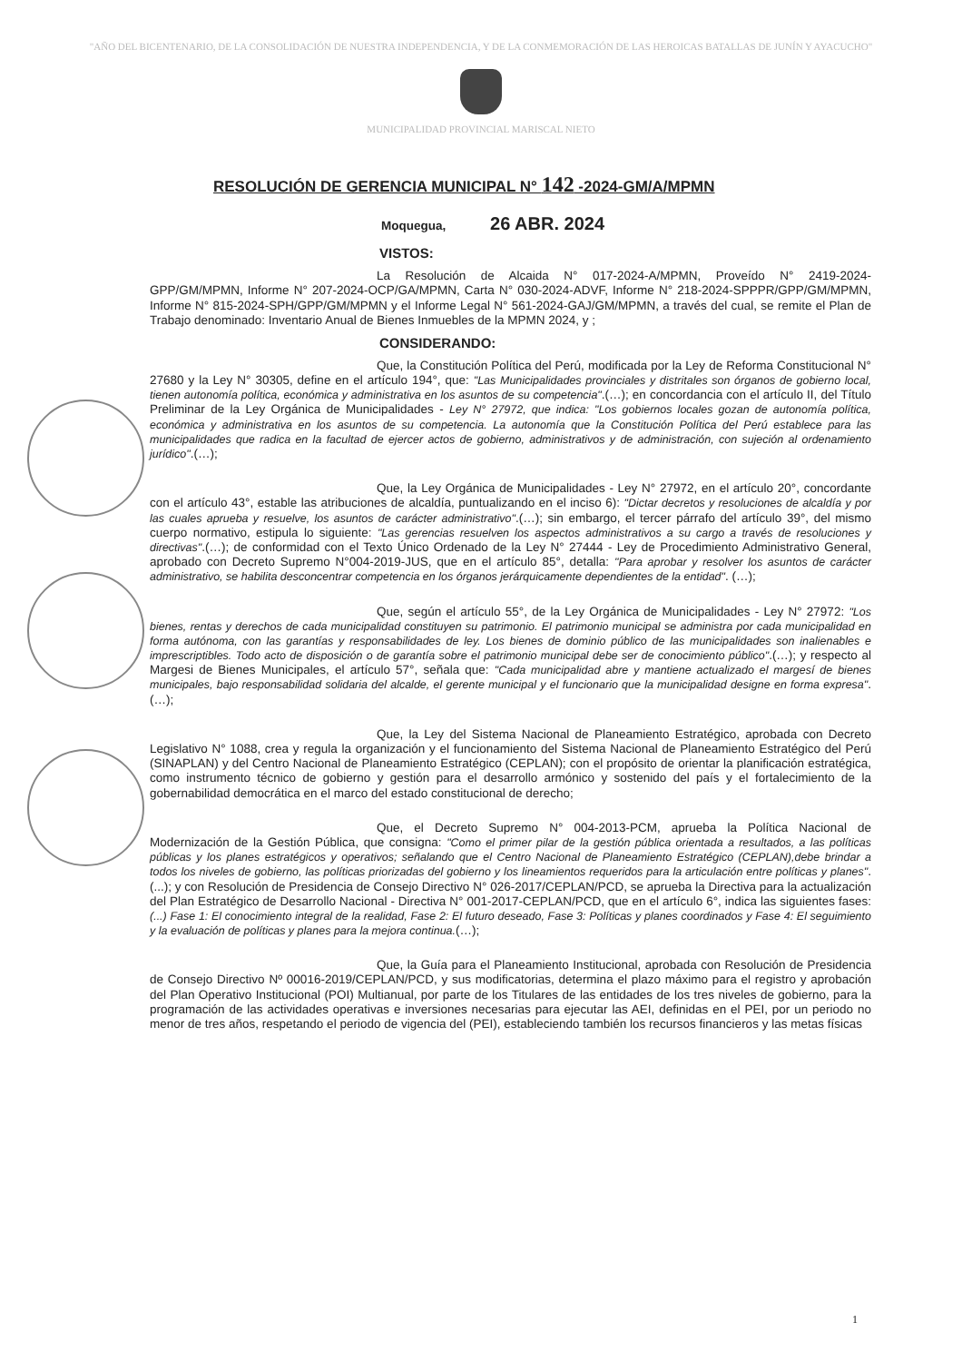"AÑO DEL BICENTENARIO, DE LA CONSOLIDACIÓN DE NUESTRA INDEPENDENCIA, Y DE LA CONMEMORACIÓN DE LAS HEROICAS BATALLAS DE JUNÍN Y AYACUCHO"
MUNICIPALIDAD PROVINCIAL MARISCAL NIETO
RESOLUCIÓN DE GERENCIA MUNICIPAL N° 142 -2024-GM/A/MPMN
Moquegua, 26 ABR. 2024
VISTOS:
La Resolución de Alcaida N° 017-2024-A/MPMN, Proveído N° 2419-2024-GPP/GM/MPMN, Informe N° 207-2024-OCP/GA/MPMN, Carta N° 030-2024-ADVF, Informe N° 218-2024-SPPPR/GPP/GM/MPMN, Informe N° 815-2024-SPH/GPP/GM/MPMN y el Informe Legal N° 561-2024-GAJ/GM/MPMN, a través del cual, se remite el Plan de Trabajo denominado: Inventario Anual de Bienes Inmuebles de la MPMN 2024, y ;
CONSIDERANDO:
Que, la Constitución Política del Perú, modificada por la Ley de Reforma Constitucional N° 27680 y la Ley N° 30305, define en el artículo 194°, que: "Las Municipalidades provinciales y distritales son órganos de gobierno local, tienen autonomía política, económica y administrativa en los asuntos de su competencia".(…); en concordancia con el artículo II, del Título Preliminar de la Ley Orgánica de Municipalidades - Ley N° 27972, que indica: "Los gobiernos locales gozan de autonomía política, económica y administrativa en los asuntos de su competencia. La autonomía que la Constitución Política del Perú establece para las municipalidades que radica en la facultad de ejercer actos de gobierno, administrativos y de administración, con sujeción al ordenamiento jurídico".(…);
Que, la Ley Orgánica de Municipalidades - Ley N° 27972, en el artículo 20°, concordante con el artículo 43°, estable las atribuciones de alcaldía, puntualizando en el inciso 6): "Dictar decretos y resoluciones de alcaldía y por las cuales aprueba y resuelve, los asuntos de carácter administrativo".(…); sin embargo, el tercer párrafo del artículo 39°, del mismo cuerpo normativo, estipula lo siguiente: "Las gerencias resuelven los aspectos administrativos a su cargo a través de resoluciones y directivas".(…); de conformidad con el Texto Único Ordenado de la Ley N° 27444 - Ley de Procedimiento Administrativo General, aprobado con Decreto Supremo N°004-2019-JUS, que en el artículo 85°, detalla: "Para aprobar y resolver los asuntos de carácter administrativo, se habilita desconcentrar competencia en los órganos jerárquicamente dependientes de la entidad". (…);
Que, según el artículo 55°, de la Ley Orgánica de Municipalidades - Ley N° 27972: "Los bienes, rentas y derechos de cada municipalidad constituyen su patrimonio. El patrimonio municipal se administra por cada municipalidad en forma autónoma, con las garantías y responsabilidades de ley. Los bienes de dominio público de las municipalidades son inalienables e imprescriptibles. Todo acto de disposición o de garantía sobre el patrimonio municipal debe ser de conocimiento público".(…); y respecto al Margesi de Bienes Municipales, el artículo 57°, señala que: "Cada municipalidad abre y mantiene actualizado el margesí de bienes municipales, bajo responsabilidad solidaria del alcalde, el gerente municipal y el funcionario que la municipalidad designe en forma expresa".(…);
Que, la Ley del Sistema Nacional de Planeamiento Estratégico, aprobada con Decreto Legislativo N° 1088, crea y regula la organización y el funcionamiento del Sistema Nacional de Planeamiento Estratégico del Perú (SINAPLAN) y del Centro Nacional de Planeamiento Estratégico (CEPLAN); con el propósito de orientar la planificación estratégica, como instrumento técnico de gobierno y gestión para el desarrollo armónico y sostenido del país y el fortalecimiento de la gobernabilidad democrática en el marco del estado constitucional de derecho;
Que, el Decreto Supremo N° 004-2013-PCM, aprueba la Política Nacional de Modernización de la Gestión Pública, que consigna: "Como el primer pilar de la gestión pública orientada a resultados, a las políticas públicas y los planes estratégicos y operativos; señalando que el Centro Nacional de Planeamiento Estratégico (CEPLAN),debe brindar a todos los niveles de gobierno, las políticas priorizadas del gobierno y los lineamientos requeridos para la articulación entre políticas y planes".(...); y con Resolución de Presidencia de Consejo Directivo N° 026-2017/CEPLAN/PCD, se aprueba la Directiva para la actualización del Plan Estratégico de Desarrollo Nacional - Directiva N° 001-2017-CEPLAN/PCD, que en el artículo 6°, indica las siguientes fases: (...) Fase 1: El conocimiento integral de la realidad, Fase 2: El futuro deseado, Fase 3: Políticas y planes coordinados y Fase 4: El seguimiento y la evaluación de políticas y planes para la mejora continua.(…);
Que, la Guía para el Planeamiento Institucional, aprobada con Resolución de Presidencia de Consejo Directivo Nº 00016-2019/CEPLAN/PCD, y sus modificatorias, determina el plazo máximo para el registro y aprobación del Plan Operativo Institucional (POI) Multianual, por parte de los Titulares de las entidades de los tres niveles de gobierno, para la programación de las actividades operativas e inversiones necesarias para ejecutar las AEI, definidas en el PEI, por un periodo no menor de tres años, respetando el periodo de vigencia del (PEI), estableciendo también los recursos financieros y las metas físicas
1